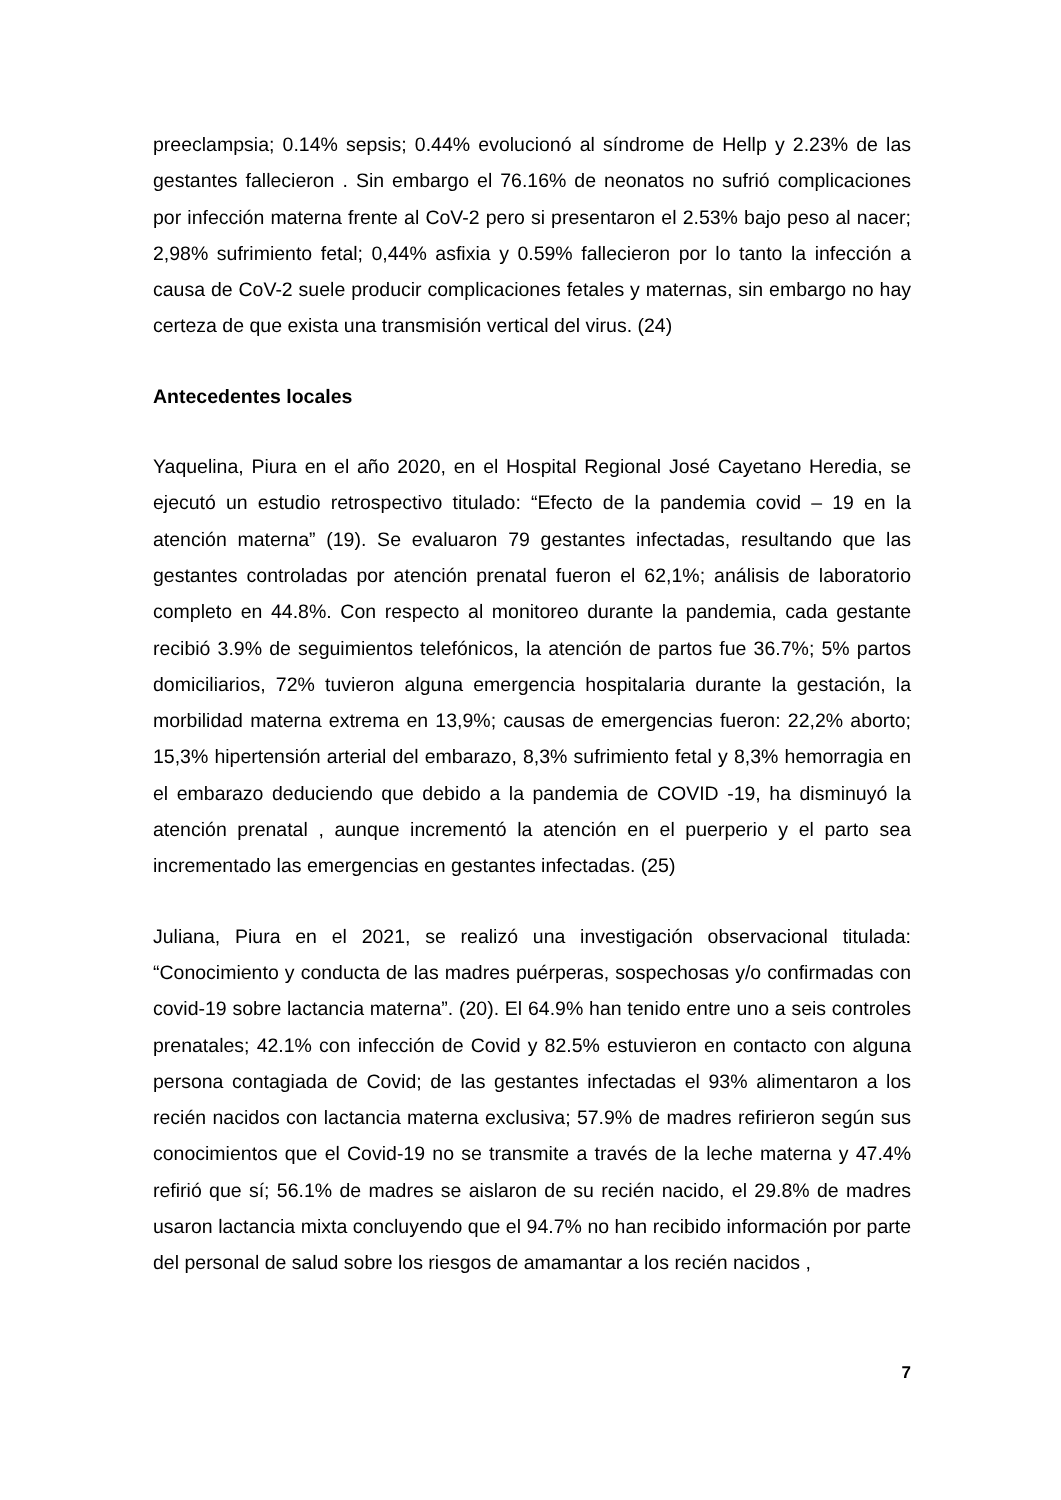preeclampsia; 0.14% sepsis; 0.44% evolucionó al síndrome de Hellp y 2.23% de las gestantes fallecieron . Sin embargo el 76.16% de neonatos no sufrió complicaciones por infección materna frente al CoV-2 pero si presentaron el 2.53% bajo peso al nacer; 2,98% sufrimiento fetal; 0,44% asfixia y 0.59% fallecieron por lo tanto la infección a causa de CoV-2 suele producir complicaciones fetales y maternas, sin embargo no hay certeza de que exista una transmisión vertical del virus. (24)
Antecedentes locales
Yaquelina, Piura en el año 2020, en el Hospital Regional José Cayetano Heredia, se ejecutó un estudio retrospectivo titulado: “Efecto de la pandemia covid – 19 en la atención materna” (19). Se evaluaron 79 gestantes infectadas, resultando que las gestantes controladas por atención prenatal fueron el 62,1%; análisis de laboratorio completo en 44.8%. Con respecto al monitoreo durante la pandemia, cada gestante recibió 3.9% de seguimientos telefónicos, la atención de partos fue 36.7%; 5% partos domiciliarios, 72% tuvieron alguna emergencia hospitalaria durante la gestación, la morbilidad materna extrema en 13,9%; causas de emergencias fueron: 22,2% aborto; 15,3% hipertensión arterial del embarazo, 8,3% sufrimiento fetal y 8,3% hemorragia en el embarazo deduciendo que debido a la pandemia de COVID -19, ha disminuyó la atención prenatal , aunque incrementó la atención en el puerperio y el parto sea incrementado las emergencias en gestantes infectadas. (25)
Juliana, Piura en el 2021, se realizó una investigación observacional titulada: “Conocimiento y conducta de las madres puérperas, sospechosas y/o confirmadas con covid-19 sobre lactancia materna”. (20). El 64.9% han tenido entre uno a seis controles prenatales; 42.1% con infección de Covid y 82.5% estuvieron en contacto con alguna persona contagiada de Covid; de las gestantes infectadas el 93% alimentaron a los recién nacidos con lactancia materna exclusiva; 57.9% de madres refirieron según sus conocimientos que el Covid-19 no se transmite a través de la leche materna y 47.4% refirió que sí; 56.1% de madres se aislaron de su recién nacido, el 29.8% de madres usaron lactancia mixta concluyendo que el 94.7% no han recibido información por parte del personal de salud sobre los riesgos de amamantar a los recién nacidos ,
7